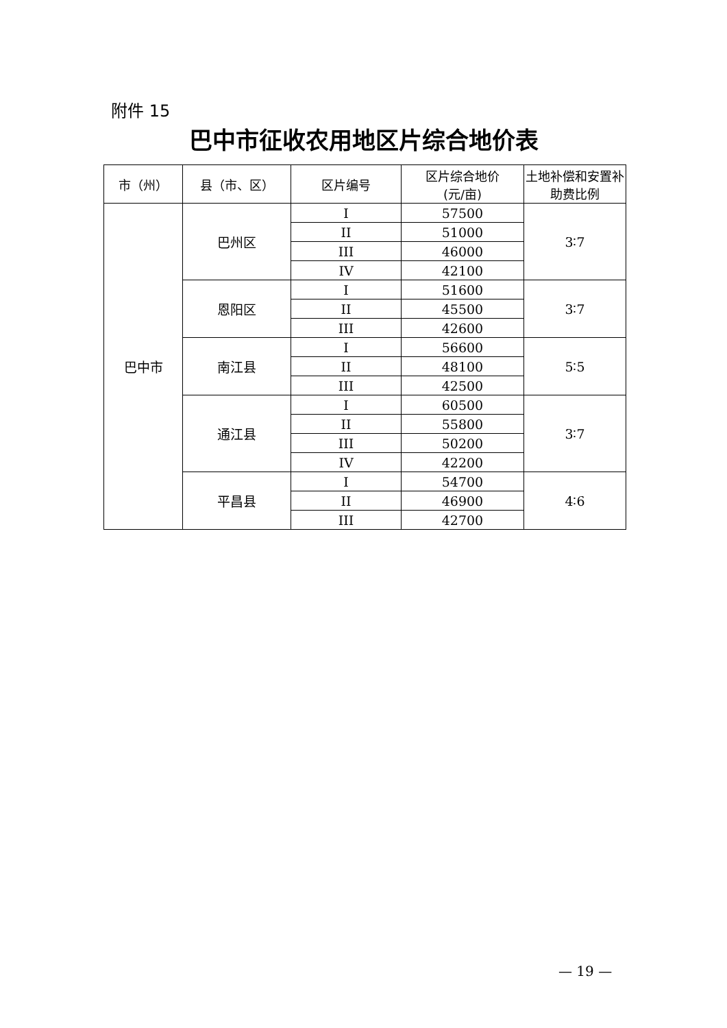附件 15
巴中市征收农用地区片综合地价表
| 市（州） | 县（市、区） | 区片编号 | 区片综合地价 (元/亩) | 土地补偿和安置补助费比例 |
| --- | --- | --- | --- | --- |
| 巴中市 | 巴州区 | I | 57500 | 3∶7 |
| | | II | 51000 | |
| | | III | 46000 | |
| | | IV | 42100 | |
| | 恩阳区 | I | 51600 | 3∶7 |
| | | II | 45500 | |
| | | III | 42600 | |
| | 南江县 | I | 56600 | 5∶5 |
| | | II | 48100 | |
| | | III | 42500 | |
| | 通江县 | I | 60500 | 3∶7 |
| | | II | 55800 | |
| | | III | 50200 | |
| | | IV | 42200 | |
| | 平昌县 | I | 54700 | 4∶6 |
| | | II | 46900 | |
| | | III | 42700 | |
— 19 —